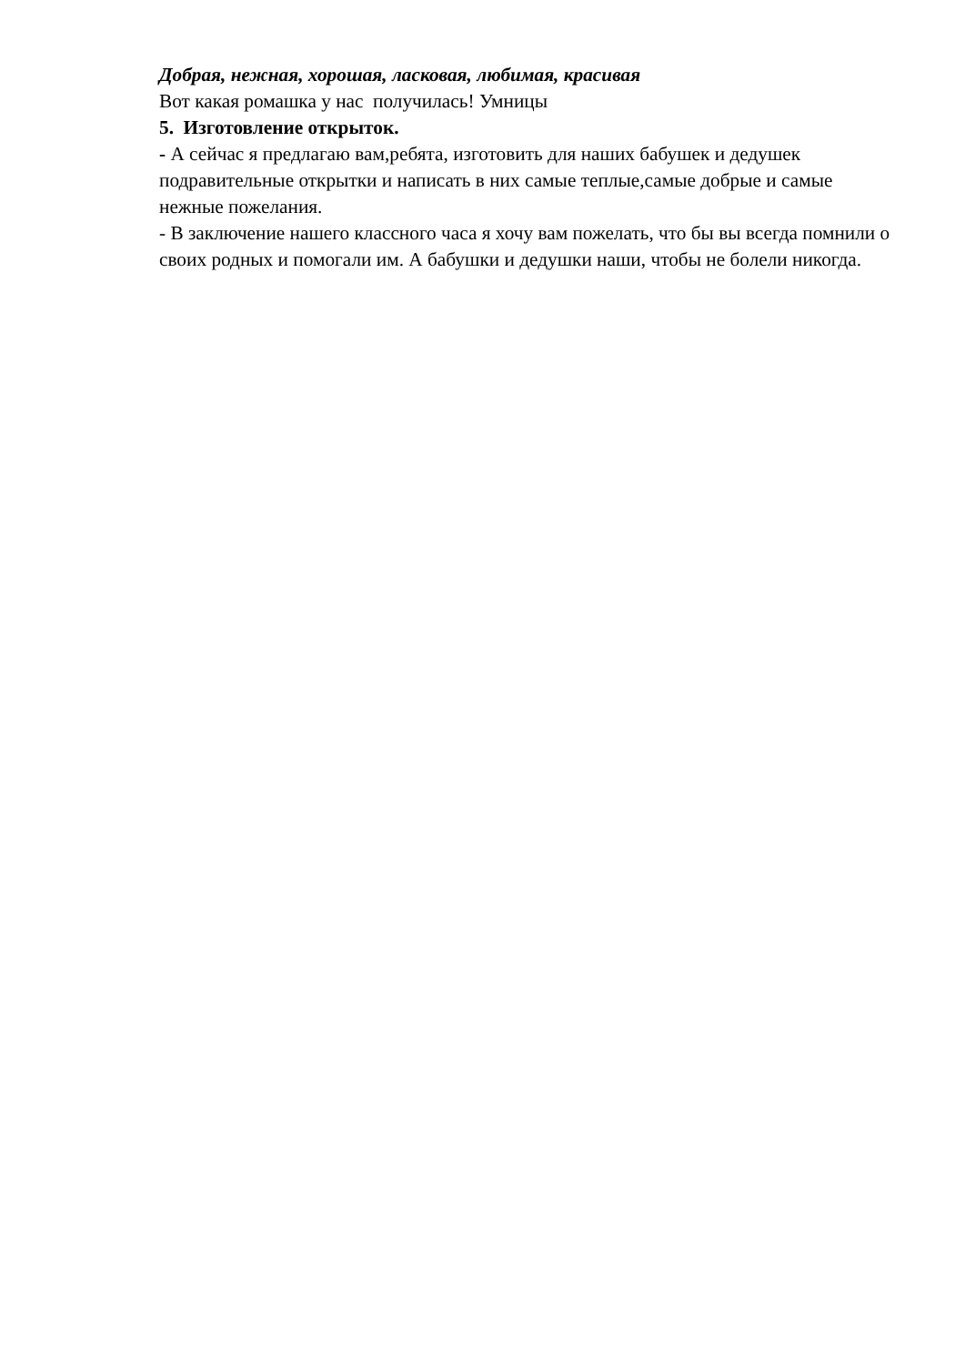Добрая, нежная, хорошая, ласковая, любимая, красивая
Вот какая ромашка у нас получилась! Умницы
5. Изготовление открыток.
- А сейчас я предлагаю вам,ребята, изготовить для наших бабушек и дедушек подравительные открытки и написать в них самые теплые,самые добрые и самые нежные пожелания.
- В заключение нашего классного часа я хочу вам пожелать, что бы вы всегда помнили о своих родных и помогали им. А бабушки и дедушки наши, чтобы не болели никогда.